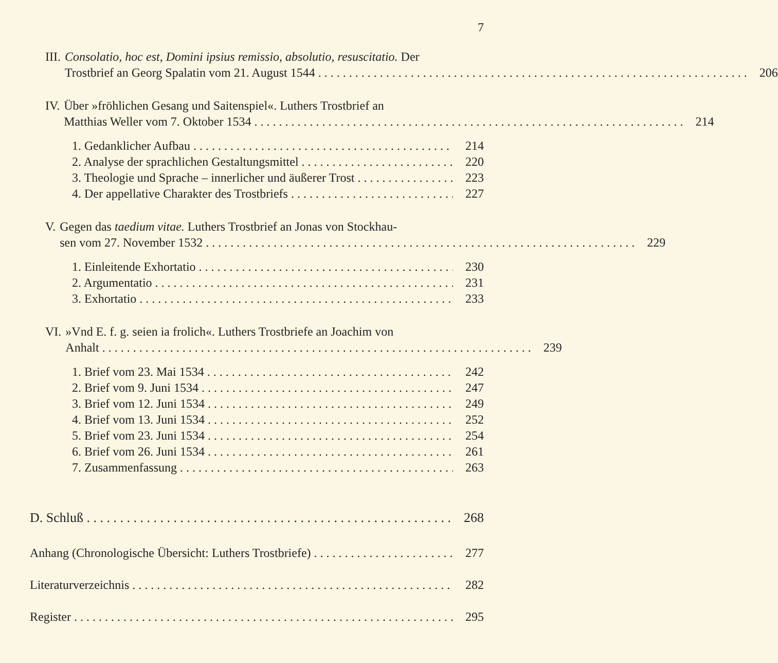7
III.
Consolatio, hoc est, Domini ipsius remissio, absolutio, resuscitatio. Der
Trostbrief an Georg Spalatin vom 21. August 1544 206
IV. Über »fröhlichen Gesang und Saitenspiel«. Luthers Trostbrief an
Matthias Weller vom 7. Oktober 1534 214
1. Gedanklicher Aufbau 214
2. Analyse der sprachlichen Gestaltungsmittel 220
3. Theologie und Sprache – innerlicher und äußerer Trost 223
4. Der appellative Charakter des Trostbriefs 227
V. Gegen das taedium vitae. Luthers Trostbrief an Jonas von Stockhau-
sen vom 27. November 1532 229
1. Einleitende Exhortatio 230
2. Argumentatio 231
3. Exhortatio 233
VI. »Vnd E. f. g. seien ia frolich«. Luthers Trostbriefe an Joachim von
Anhalt 239
1. Brief vom 23. Mai 1534 242
2. Brief vom 9. Juni 1534 247
3. Brief vom 12. Juni 1534 249
4. Brief vom 13. Juni 1534 252
5. Brief vom 23. Juni 1534 254
6. Brief vom 26. Juni 1534 261
7. Zusammenfassung 263
D. Schluß 268
Anhang (Chronologische Übersicht: Luthers Trostbriefe) 277
Literaturverzeichnis 282
Register 295